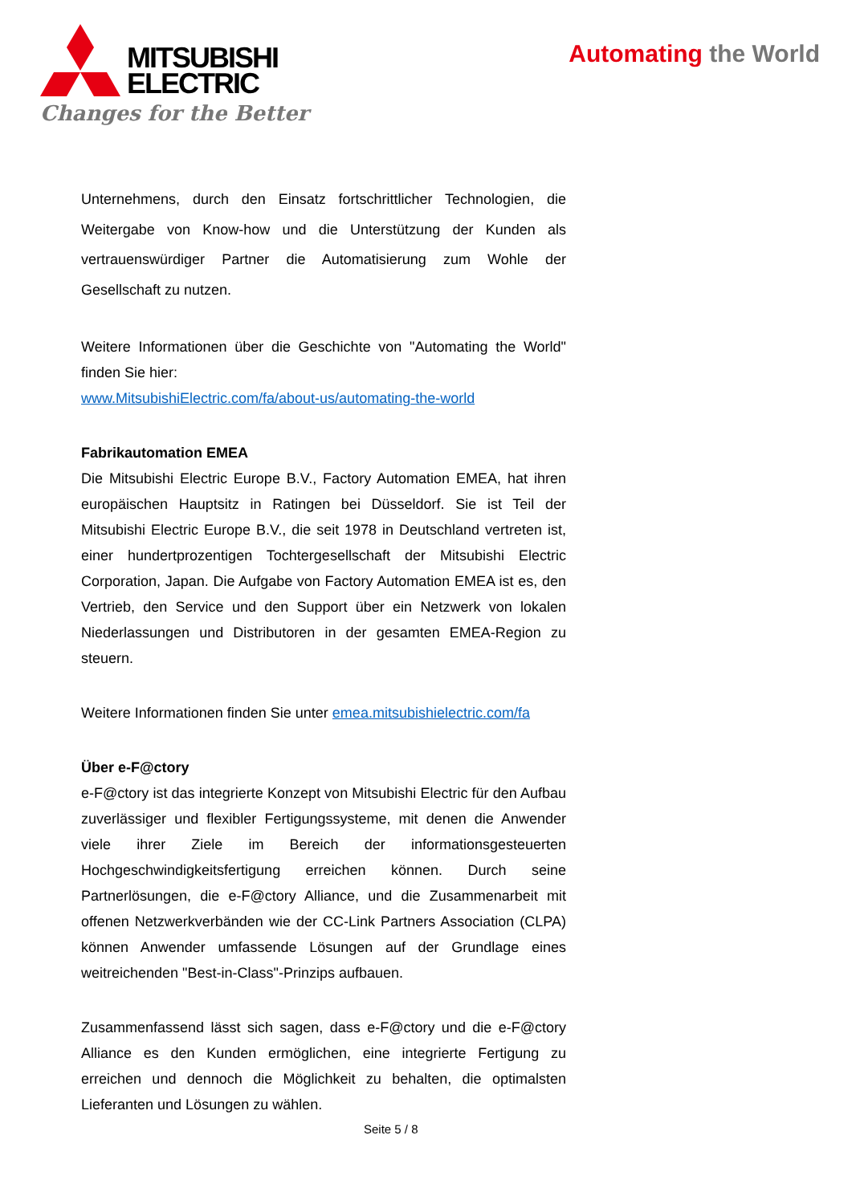MITSUBISHI
ELECTRIC
Changes for the Better
Automating the World
Unternehmens, durch den Einsatz fortschrittlicher Technologien, die Weitergabe von Know-how und die Unterstützung der Kunden als vertrauenswürdiger Partner die Automatisierung zum Wohle der Gesellschaft zu nutzen.
Weitere Informationen über die Geschichte von "Automating the World" finden Sie hier:
www.MitsubishiElectric.com/fa/about-us/automating-the-world
Fabrikautomation EMEA
Die Mitsubishi Electric Europe B.V., Factory Automation EMEA, hat ihren europäischen Hauptsitz in Ratingen bei Düsseldorf. Sie ist Teil der Mitsubishi Electric Europe B.V., die seit 1978 in Deutschland vertreten ist, einer hundertprozentigen Tochtergesellschaft der Mitsubishi Electric Corporation, Japan. Die Aufgabe von Factory Automation EMEA ist es, den Vertrieb, den Service und den Support über ein Netzwerk von lokalen Niederlassungen und Distributoren in der gesamten EMEA-Region zu steuern.
Weitere Informationen finden Sie unter emea.mitsubishielectric.com/fa
Über e-F@ctory
e-F@ctory ist das integrierte Konzept von Mitsubishi Electric für den Aufbau zuverlässiger und flexibler Fertigungssysteme, mit denen die Anwender viele ihrer Ziele im Bereich der informationsgesteuerten Hochgeschwindigkeitsfertigung erreichen können. Durch seine Partnerlösungen, die e-F@ctory Alliance, und die Zusammenarbeit mit offenen Netzwerkverbänden wie der CC-Link Partners Association (CLPA) können Anwender umfassende Lösungen auf der Grundlage eines weitreichenden "Best-in-Class"-Prinzips aufbauen.
Zusammenfassend lässt sich sagen, dass e-F@ctory und die e-F@ctory Alliance es den Kunden ermöglichen, eine integrierte Fertigung zu erreichen und dennoch die Möglichkeit zu behalten, die optimalsten Lieferanten und Lösungen zu wählen.
Seite 5 / 8